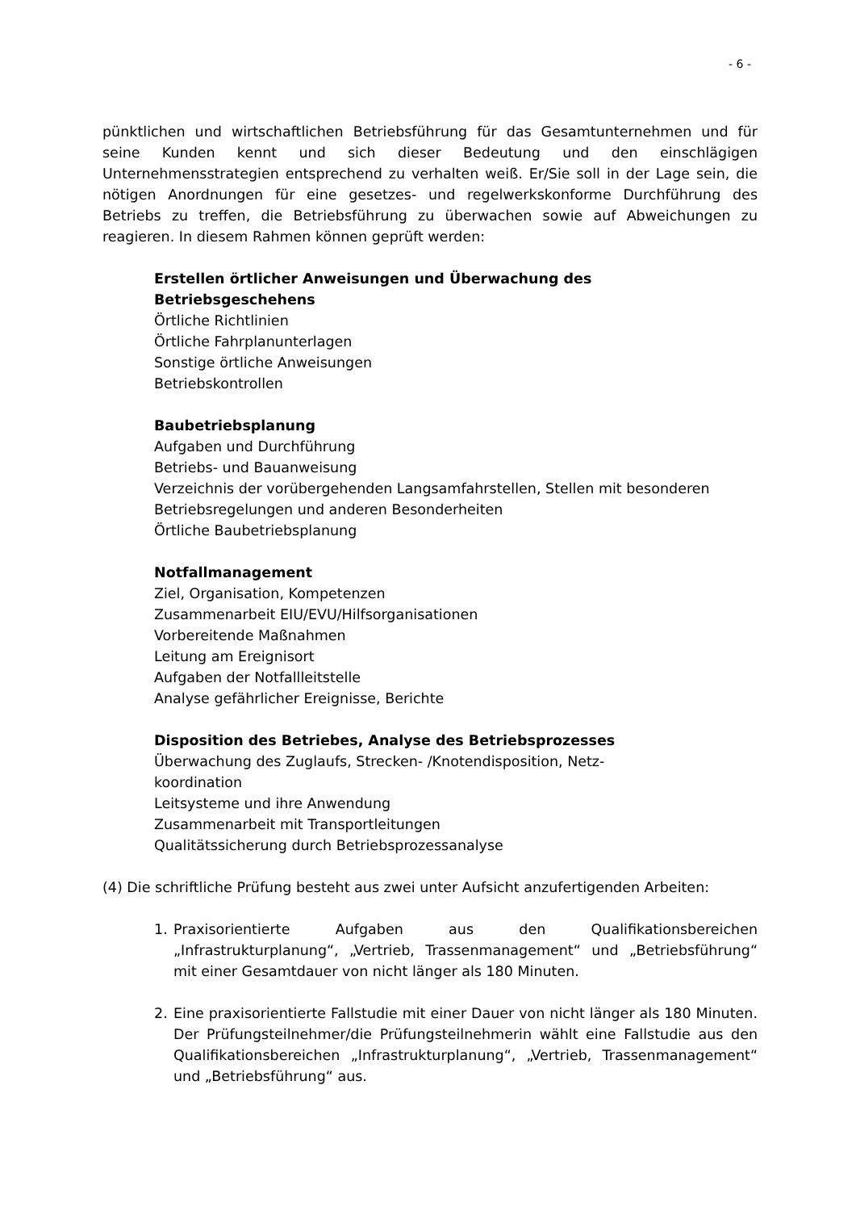- 6 -
pünktlichen und wirtschaftlichen Betriebsführung für das Gesamtunternehmen und für seine Kunden kennt und sich dieser Bedeutung und den einschlägigen Unternehmensstrategien entsprechend zu verhalten weiß. Er/Sie soll in der Lage sein, die nötigen Anordnungen für eine gesetzes- und regelwerkskonforme Durchführung des Betriebs zu treffen, die Betriebsführung zu überwachen sowie auf Abweichungen zu reagieren. In diesem Rahmen können geprüft werden:
Erstellen örtlicher Anweisungen und Überwachung des
Betriebsgeschehens
Örtliche Richtlinien
Örtliche Fahrplanunterlagen
Sonstige örtliche Anweisungen
Betriebskontrollen
Baubetriebsplanung
Aufgaben und Durchführung
Betriebs- und Bauanweisung
Verzeichnis der vorübergehenden Langsamfahrstellen, Stellen mit besonderen Betriebsregelungen und anderen Besonderheiten
Örtliche Baubetriebsplanung
Notfallmanagement
Ziel, Organisation, Kompetenzen
Zusammenarbeit EIU/EVU/Hilfsorganisationen
Vorbereitende Maßnahmen
Leitung am Ereignisort
Aufgaben der Notfallleitstelle
Analyse gefährlicher Ereignisse, Berichte
Disposition des Betriebes, Analyse des Betriebsprozesses
Überwachung des Zuglaufs, Strecken- /Knotendisposition, Netz-
koordination
Leitsysteme und ihre Anwendung
Zusammenarbeit mit Transportleitungen
Qualitätssicherung durch Betriebsprozessanalyse
(4) Die schriftliche Prüfung besteht aus zwei unter Aufsicht anzufertigenden Arbeiten:
1. Praxisorientierte Aufgaben aus den Qualifikationsbereichen „Infrastrukturplanung“, „Vertrieb, Trassenmanagement“ und „Betriebsführung“ mit einer Gesamtdauer von nicht länger als 180 Minuten.
2. Eine praxisorientierte Fallstudie mit einer Dauer von nicht länger als 180 Minuten. Der Prüfungsteilnehmer/die Prüfungsteilnehmerin wählt eine Fallstudie aus den Qualifikationsbereichen „Infrastrukturplanung“, „Vertrieb, Trassenmanagement“ und „Betriebsführung“ aus.